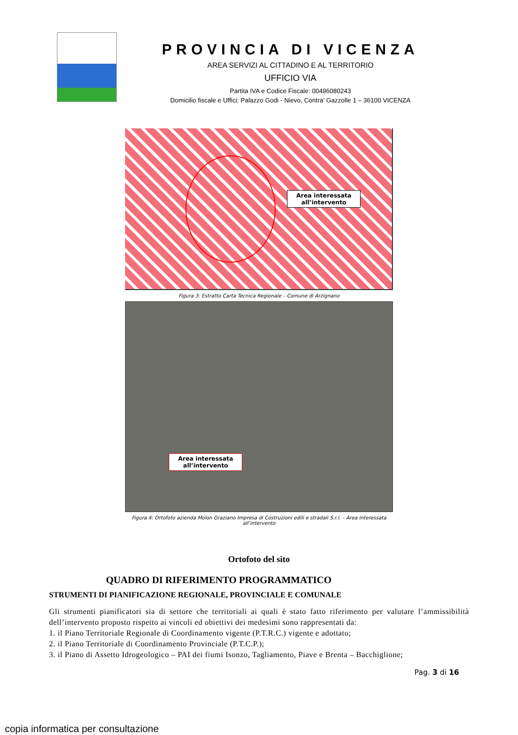PROVINCIA DI VICENZA
AREA SERVIZI AL CITTADINO E AL TERRITORIO
UFFICIO VIA
Partita IVA e Codice Fiscale: 00496080243
Domicilio fiscale e Uffici: Palazzo Godi - Nievo, Contra’ Gazzolle 1 – 36100 VICENZA
Area interessata
all’intervento
Figura 3: Estratto Carta Tecnica Regionale – Comune di Arzignano
Area interessata
all’intervento
Figura 4: Ortofoto azienda Molon Graziano Impresa di Costruzioni edili e stradali S.r.l. – Area interessata all’intervento
Ortofoto del sito
QUADRO DI RIFERIMENTO PROGRAMMATICO
STRUMENTI DI PIANIFICAZIONE REGIONALE, PROVINCIALE E COMUNALE
Gli strumenti pianificatori sia di settore che territoriali ai quali è stato fatto riferimento per valutare l’ammissibilità dell’intervento proposto rispetto ai vincoli ed obiettivi dei medesimi sono rappresentati da:
1. il Piano Territoriale Regionale di Coordinamento vigente (P.T.R.C.) vigente e adottato;
2. il Piano Territoriale di Coordinamento Provinciale (P.T.C.P.);
3. il Piano di Assetto Idrogeologico – PAI dei fiumi Isonzo, Tagliamento, Piave e Brenta – Bacchiglione;
Pag. 3 di 16
copia informatica per consultazione